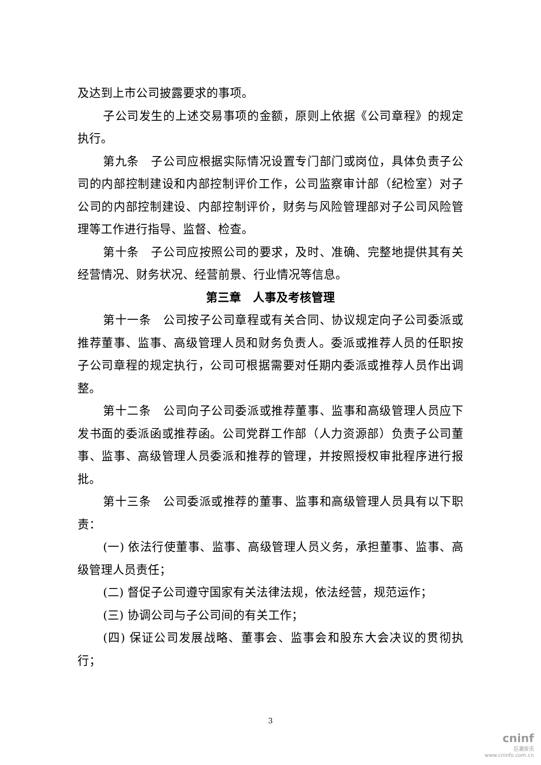及达到上市公司披露要求的事项。
子公司发生的上述交易事项的金额，原则上依据《公司章程》的规定执行。
第九条　子公司应根据实际情况设置专门部门或岗位，具体负责子公司的内部控制建设和内部控制评价工作，公司监察审计部（纪检室）对子公司的内部控制建设、内部控制评价，财务与风险管理部对子公司风险管理等工作进行指导、监督、检查。
第十条　子公司应按照公司的要求，及时、准确、完整地提供其有关经营情况、财务状况、经营前景、行业情况等信息。
第三章　人事及考核管理
第十一条　公司按子公司章程或有关合同、协议规定向子公司委派或推荐董事、监事、高级管理人员和财务负责人。委派或推荐人员的任职按子公司章程的规定执行，公司可根据需要对任期内委派或推荐人员作出调整。
第十二条　公司向子公司委派或推荐董事、监事和高级管理人员应下发书面的委派函或推荐函。公司党群工作部（人力资源部）负责子公司董事、监事、高级管理人员委派和推荐的管理，并按照授权审批程序进行报批。
第十三条　公司委派或推荐的董事、监事和高级管理人员具有以下职责：
(一) 依法行使董事、监事、高级管理人员义务，承担董事、监事、高级管理人员责任；
(二) 督促子公司遵守国家有关法律法规，依法经营，规范运作；
(三) 协调公司与子公司间的有关工作；
(四) 保证公司发展战略、董事会、监事会和股东大会决议的贯彻执行；
3
cninf
巨潮资讯
www.cninfo.com.cn